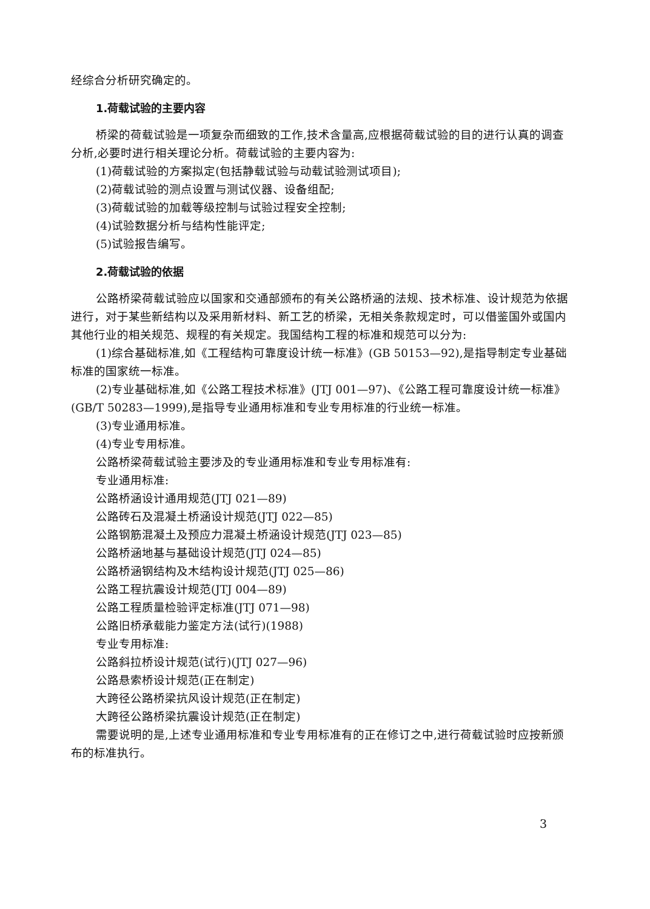经综合分析研究确定的。
1.荷载试验的主要内容
桥梁的荷载试验是一项复杂而细致的工作,技术含量高,应根据荷载试验的目的进行认真的调查分析,必要时进行相关理论分析。荷载试验的主要内容为:
(1)荷载试验的方案拟定(包括静载试验与动载试验测试项目);
(2)荷载试验的测点设置与测试仪器、设备组配;
(3)荷载试验的加载等级控制与试验过程安全控制;
(4)试验数据分析与结构性能评定;
(5)试验报告编写。
2.荷载试验的依据
公路桥梁荷载试验应以国家和交通部颁布的有关公路桥涵的法规、技术标准、设计规范为依据进行，对于某些新结构以及采用新材料、新工艺的桥梁，无相关条款规定时，可以借鉴国外或国内其他行业的相关规范、规程的有关规定。我国结构工程的标准和规范可以分为:
(1)综合基础标准,如《工程结构可靠度设计统一标准》(GB 50153—92),是指导制定专业基础标准的国家统一标准。
(2)专业基础标准,如《公路工程技术标准》(JTJ 001—97)、《公路工程可靠度设计统一标准》(GB/T 50283—1999),是指导专业通用标准和专业专用标准的行业统一标准。
(3)专业通用标准。
(4)专业专用标准。
公路桥梁荷载试验主要涉及的专业通用标准和专业专用标准有:
专业通用标准:
公路桥涵设计通用规范(JTJ 021—89)
公路砖石及混凝土桥涵设计规范(JTJ 022—85)
公路钢筋混凝土及预应力混凝土桥涵设计规范(JTJ 023—85)
公路桥涵地基与基础设计规范(JTJ 024—85)
公路桥涵钢结构及木结构设计规范(JTJ 025—86)
公路工程抗震设计规范(JTJ 004—89)
公路工程质量检验评定标准(JTJ 071—98)
公路旧桥承载能力鉴定方法(试行)(1988)
专业专用标准:
公路斜拉桥设计规范(试行)(JTJ 027—96)
公路悬索桥设计规范(正在制定)
大跨径公路桥梁抗风设计规范(正在制定)
大跨径公路桥梁抗震设计规范(正在制定)
需要说明的是,上述专业通用标准和专业专用标准有的正在修订之中,进行荷载试验时应按新颁布的标准执行。
3